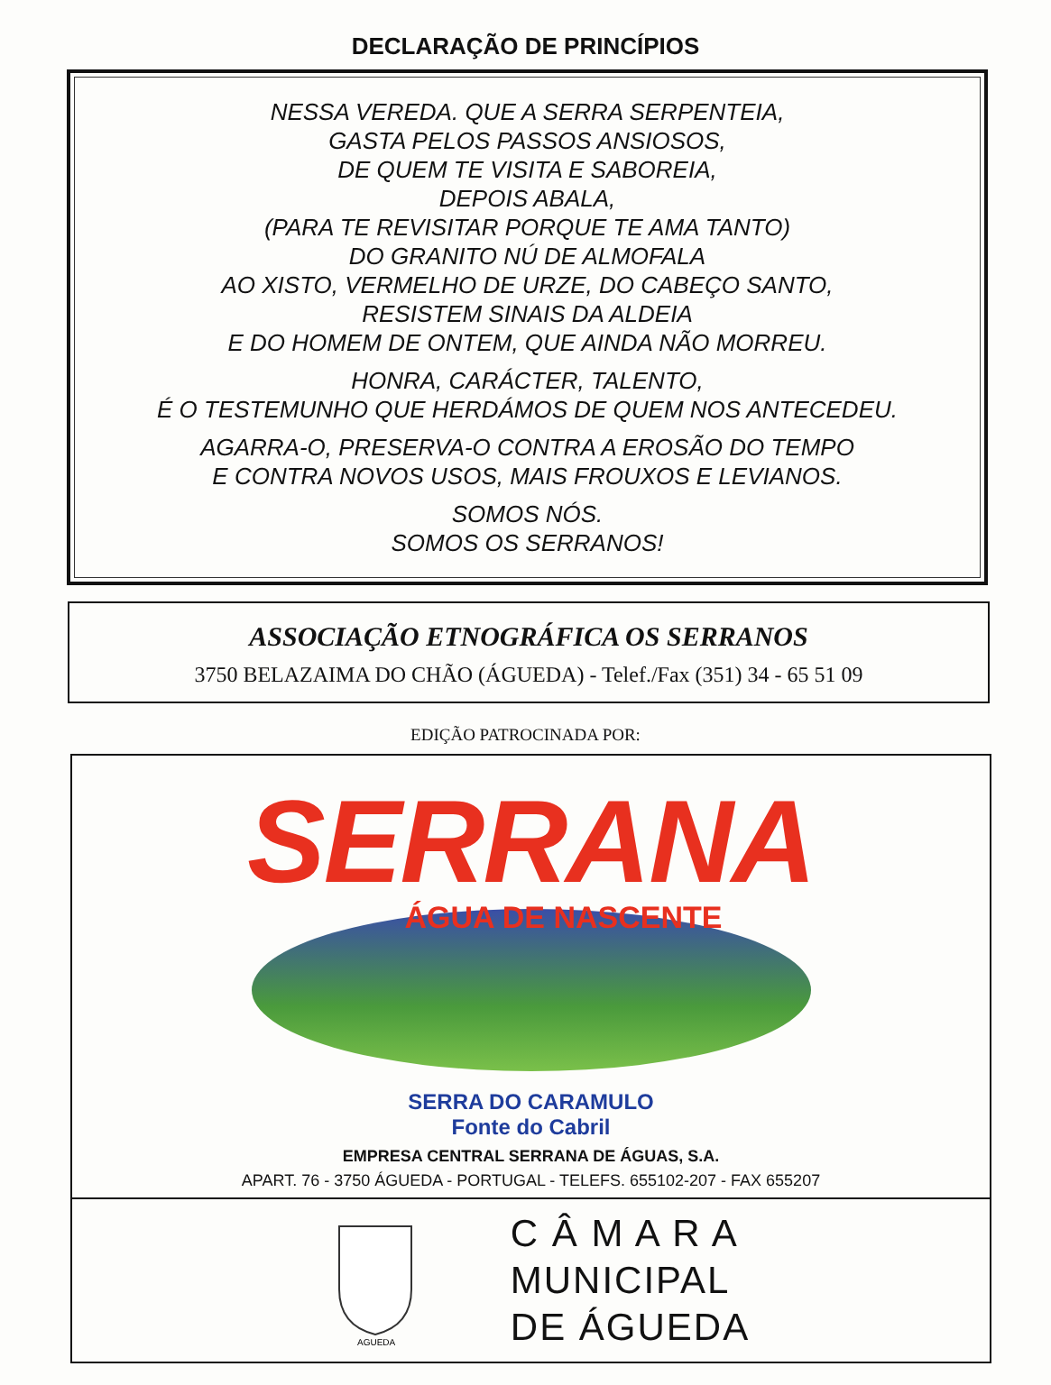DECLARAÇÃO DE PRINCÍPIOS
NESSA VEREDA. QUE A SERRA SERPENTEIA,
GASTA PELOS PASSOS ANSIOSOS,
DE QUEM TE VISITA E SABOREIA,
DEPOIS ABALA,
(PARA TE REVISITAR PORQUE TE AMA TANTO)
DO GRANITO NÚ DE ALMOFALA
AO XISTO, VERMELHO DE URZE, DO CABEÇO SANTO,
RESISTEM SINAIS DA ALDEIA
E DO HOMEM DE ONTEM, QUE AINDA NÃO MORREU.
HONRA, CARÁCTER, TALENTO,
É O TESTEMUNHO QUE HERDÁMOS DE QUEM NOS ANTECEDEU.
AGARRA-O, PRESERVA-O CONTRA A EROSÃO DO TEMPO
E CONTRA NOVOS USOS, MAIS FROUXOS E LEVIANOS.
SOMOS NÓS.
SOMOS OS SERRANOS!
ASSOCIAÇÃO ETNOGRÁFICA OS SERRANOS
3750 BELAZAIMA DO CHÃO (ÁGUEDA) - Telef./Fax (351) 34 - 65 51 09
EDIÇÃO PATROCINADA POR:
SERRANA
ÁGUA DE NASCENTE
SERRA DO CARAMULO
Fonte do Cabril
EMPRESA CENTRAL SERRANA DE ÁGUAS, S.A.
APART. 76 - 3750 ÁGUEDA - PORTUGAL - TELEFS. 655102-207 - FAX 655207
AGUEDA
C Â M A R A
MUNICIPAL
DE ÁGUEDA